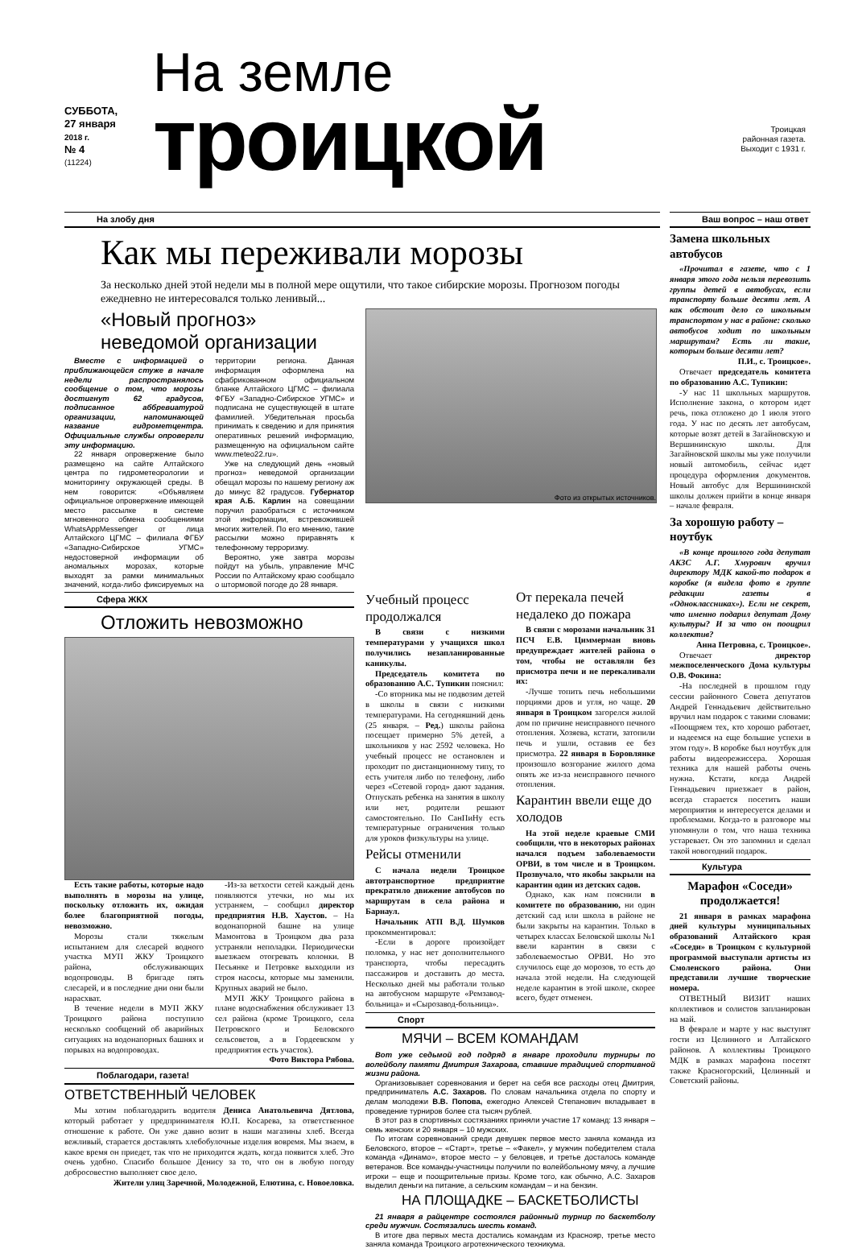СУББОТА,
27 января
2018 г.
№ 4
(11224)
На земле
троицкой
Троицкая районная газета. Выходит с 1931 г.
На злобу дня
Как мы переживали морозы
За несколько дней этой недели мы в полной мере ощутили, что такое сибирские морозы. Прогнозом погоды ежедневно не интересовался только ленивый...
«Новый прогноз» неведомой организации
Вместе с информацией о приближающейся стуже в начале недели распространялось сообщение о том, что морозы достигнут 62 градусов, подписанное аббревиатурой организации, напоминающей название гидрометцентра. Официальные службы опровергли эту информацию.
22 января опровержение было размещено на сайте Алтайского центра по гидрометеорологии и мониторингу окружающей среды. В нем говорится: «Объявляем официальное опровержение имеющей место рассылке в системе мгновенного обмена сообщениями WhatsAppMessenger от лица Алтайского ЦГМС – филиала ФГБУ «Западно-Сибирское УГМС» недостоверной информации об аномальных морозах, которые выходят за рамки минимальных значений, когда-либо фиксируемых на территории региона. Данная информация оформлена на сфабрикованном официальном бланке Алтайского ЦГМС – филиала ФГБУ «Западно-Сибирское УГМС» и подписана не существующей в штате фамилией. Убедительная просьба принимать к сведению и для принятия оперативных решений информацию, размещенную на официальном сайте www.meteo22.ru».
Уже на следующий день «новый прогноз» неведомой организации обещал морозы по нашему региону аж до минус 82 градусов. Губернатор края А.Б. Карлин на совещании поручил разобраться с источником этой информации, встревожившей многих жителей. По его мнению, такие рассылки можно приравнять к телефонному терроризму.
Вероятно, уже завтра морозы пойдут на убыль, управление МЧС России по Алтайскому краю сообщало о штормовой погоде до 28 января.
Фото из открытых источников.
Сфера ЖКХ
Отложить невозможно
Есть такие работы, которые надо выполнять в морозы на улице, поскольку отложить их, ожидая более благоприятной погоды, невозможно.
Морозы стали тяжелым испытанием для слесарей водного участка МУП ЖКУ Троицкого района, обслуживающих водопроводы. В бригаде пять слесарей, и в последние дни они были нарасхват.
В течение недели в МУП ЖКУ Троицкого района поступило несколько сообщений об аварийных ситуациях на водонапорных башнях и порывах на водопроводах.
-Из-за ветхости сетей каждый день появляются утечки, но мы их устраняем, – сообщил директор предприятия Н.В. Хаустов. – На водонапорной башне на улице Мамонтова в Троицком два раза устраняли неполадки. Периодически выезжаем отогревать колонки. В Песьянке и Петровке выходили из строя насосы, которые мы заменили. Крупных аварий не было.
МУП ЖКУ Троицкого района в плане водоснабжения обслуживает 13 сел района (кроме Троицкого, села Петровского и Беловского сельсоветов, а в Гордеевском у предприятия есть участок).
Фото Виктора Рябова.
Поблагодари, газета!
ОТВЕТСТВЕННЫЙ ЧЕЛОВЕК
Мы хотим поблагодарить водителя Дениса Анатольевича Дятлова, который работает у предпринимателя Ю.П. Косарева, за ответственное отношение к работе. Он уже давно возит в наши магазины хлеб. Всегда вежливый, старается доставлять хлебобулочные изделия вовремя. Мы знаем, в какое время он приедет, так что не приходится ждать, когда появится хлеб. Это очень удобно. Спасибо большое Денису за то, что он в любую погоду добросовестно выполняет свое дело.
Жители улиц Заречной, Молодежной, Елютина, с. Новоеловка.
Учебный процесс продолжался
В связи с низкими температурами у учащихся школ получились незапланированные каникулы.
Председатель комитета по образованию А.С. Тупикин пояснил:
-Со вторника мы не подвозим детей в школы в связи с низкими температурами. На сегодняшний день (25 января. – Ред.) школы района посещает примерно 5% детей, а школьников у нас 2592 человека. Но учебный процесс не остановлен и проходит по дистанционному типу, то есть учителя либо по телефону, либо через «Сетевой город» дают задания. Отпускать ребенка на занятия в школу или нет, родители решают самостоятельно. По СанПиНу есть температурные ограничения только для уроков физкультуры на улице.
Рейсы отменили
С начала недели Троицкое автотранспортное предприятие прекратило движение автобусов по маршрутам в села района и Барнаул.
Начальник АТП В.Д. Шумков прокомментировал:
-Если в дороге произойдет поломка, у нас нет дополнительного транспорта, чтобы пересадить пассажиров и доставить до места. Несколько дней мы работали только на автобусном маршруте «Ремзавод-больница» и «Сырозавод-больница».
От перекала печей недалеко до пожара
В связи с морозами начальник 31 ПСЧ Е.В. Циммерман вновь предупреждает жителей района о том, чтобы не оставляли без присмотра печи и не перекаливали их:
-Лучше топить печь небольшими порциями дров и угля, но чаще. 20 января в Троицком загорелся жилой дом по причине неисправного печного отопления. Хозяева, кстати, затопили печь и ушли, оставив ее без присмотра. 22 января в Боровлянке произошло возгорание жилого дома опять же из-за неисправного печного отопления.
Карантин ввели еще до холодов
На этой неделе краевые СМИ сообщили, что в некоторых районах начался подъем заболеваемости ОРВИ, в том числе и в Троицком. Прозвучало, что якобы закрыли на карантин один из детских садов.
Однако, как нам пояснили в комитете по образованию, ни один детский сад или школа в районе не были закрыты на карантин. Только в четырех классах Беловской школы №1 ввели карантин в связи с заболеваемостью ОРВИ. Но это случилось еще до морозов, то есть до начала этой недели. На следующей неделе карантин в этой школе, скорее всего, будет отменен.
Спорт
МЯЧИ – ВСЕМ КОМАНДАМ
Вот уже седьмой год подряд в январе проходили турниры по волейболу памяти Дмитрия Захарова, ставшие традицией спортивной жизни района.
Организовывает соревнования и берет на себя все расходы отец Дмитрия, предприниматель А.С. Захаров. По словам начальника отдела по спорту и делам молодежи В.В. Попова, ежегодно Алексей Степанович вкладывает в проведение турниров более ста тысяч рублей.
В этот раз в спортивных состязаниях приняли участие 17 команд: 13 января – семь женских и 20 января – 10 мужских.
По итогам соревнований среди девушек первое место заняла команда из Беловского, второе – «Старт», третье – «Факел», у мужчин победителем стала команда «Динамо», второе место – у беловцев, и третье досталось команде ветеранов. Все команды-участницы получили по волейбольному мячу, а лучшие игроки – еще и поощрительные призы. Кроме того, как обычно, А.С. Захаров выделил деньги на питание, а сельским командам – и на бензин.
НА ПЛОЩАДКЕ – БАСКЕТБОЛИСТЫ
21 января в райцентре состоялся районный турнир по баскетболу среди мужчин. Состязались шесть команд.
В итоге два первых места достались командам из Краснояр, третье место заняла команда Троицкого агротехнического техникума.
Ваш вопрос – наш ответ
Замена школьных автобусов
«Прочитал в газете, что с 1 января этого года нельзя перевозить группы детей в автобусах, если транспорту больше десяти лет. А как обстоит дело со школьным транспортом у нас в районе: сколько автобусов ходит по школьным маршрутам? Есть ли такие, которым больше десяти лет?
П.И., с. Троицкое».
Отвечает председатель комитета по образованию А.С. Тупикин:
-У нас 11 школьных маршрутов. Исполнение закона, о котором идет речь, пока отложено до 1 июля этого года. У нас по десять лет автобусам, которые возят детей в Загайновскую и Вершининскую школы. Для Загайновской школы мы уже получили новый автомобиль, сейчас идет процедура оформления документов. Новый автобус для Вершининской школы должен прийти в конце января – начале февраля.
За хорошую работу – ноутбук
«В конце прошлого года депутат АКЗС А.Г. Хмурович вручил директору МДК какой-то подарок в коробке (я видела фото в группе редакции газеты в «Одноклассниках»). Если не секрет, что именно подарил депутат Дому культуры? И за что он поощрил коллектив?
Анна Петровна, с. Троицкое».
Отвечает директор межпоселенческого Дома культуры О.В. Фокина:
-На последней в прошлом году сессии районного Совета депутатов Андрей Геннадьевич действительно вручил нам подарок с такими словами: «Поощряем тех, кто хорошо работает, и надеемся на еще большие успехи в этом году». В коробке был ноутбук для работы видеорежиссера. Хорошая техника для нашей работы очень нужна. Кстати, когда Андрей Геннадьевич приезжает в район, всегда старается посетить наши мероприятия и интересуется делами и проблемами. Когда-то в разговоре мы упомянули о том, что наша техника устаревает. Он это запомнил и сделал такой новогодний подарок.
Культура
Марафон «Соседи» продолжается!
21 января в рамках марафона дней культуры муниципальных образований Алтайского края «Соседи» в Троицком с культурной программой выступали артисты из Смоленского района. Они представили лучшие творческие номера.
ОТВЕТНЫЙ ВИЗИТ наших коллективов и солистов запланирован на май.
В феврале и марте у нас выступят гости из Целинного и Алтайского районов. А коллективы Троицкого МДК в рамках марафона посетят также Красногорский, Целинный и Советский районы.